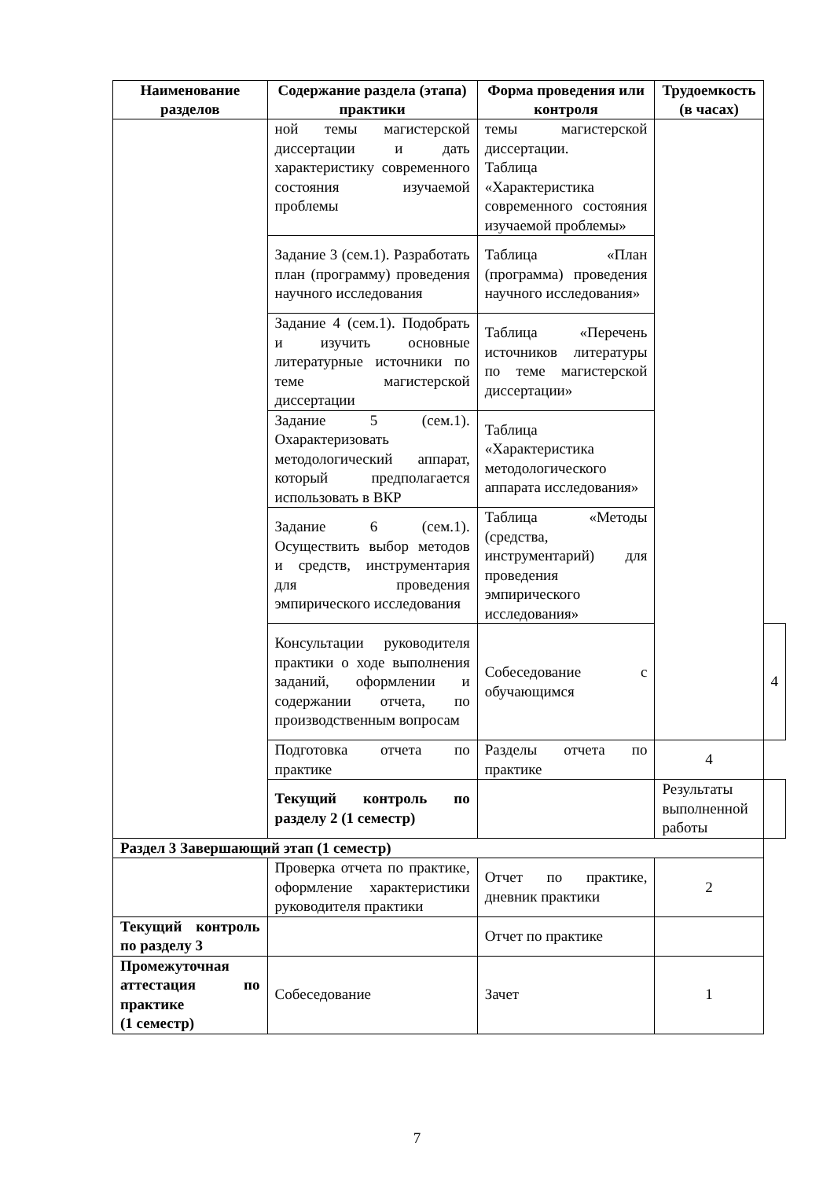| Наименование разделов | Содержание раздела (этапа) практики | Форма проведения или контроля | Трудоемкость (в часах) | |
| --- | --- | --- | --- | --- |
| | ной темы магистерской диссертации и дать характеристику современного состояния изучаемой проблемы | темы магистерской диссертации. Таблица «Характеристика современного состояния изучаемой проблемы» | | |
| | Задание 3 (сем.1). Разработать план (программу) проведения научного исследования | Таблица «План (программа) проведения научного исследования» | | |
| | Задание 4 (сем.1). Подобрать и изучить основные литературные источники по теме магистерской диссертации | Таблица «Перечень источников литературы по теме магистерской диссертации» | | |
| | Задание 5 (сем.1). Охарактеризовать методологический аппарат, который предполагается использовать в ВКР | Таблица «Характеристика методологического аппарата исследования» | | |
| | Задание 6 (сем.1). Осуществить выбор методов и средств, инструментария для проведения эмпирического исследования | Таблица «Методы (средства, инструментарий) для проведения эмпирического исследования» | | |
| | Консультации руководителя практики о ходе выполнения заданий, оформлении и содержании отчета, по производственным вопросам | Собеседование с обучающимся | | 4 |
| | Подготовка отчета по практике | Разделы отчета по практике | 4 | |
| | Текущий контроль по разделу 2 (1 семестр) | | Результаты выполненной работы | |
| Раздел 3 Завершающий этап (1 семестр) | | | | |
| | Проверка отчета по практике, оформление характеристики руководителя практики | Отчет по практике, дневник практики | 2 | |
| Текущий контроль по разделу 3 | | Отчет по практике | | |
| Промежуточная аттестация по практике (1 семестр) | Собеседование | Зачет | 1 | |
7